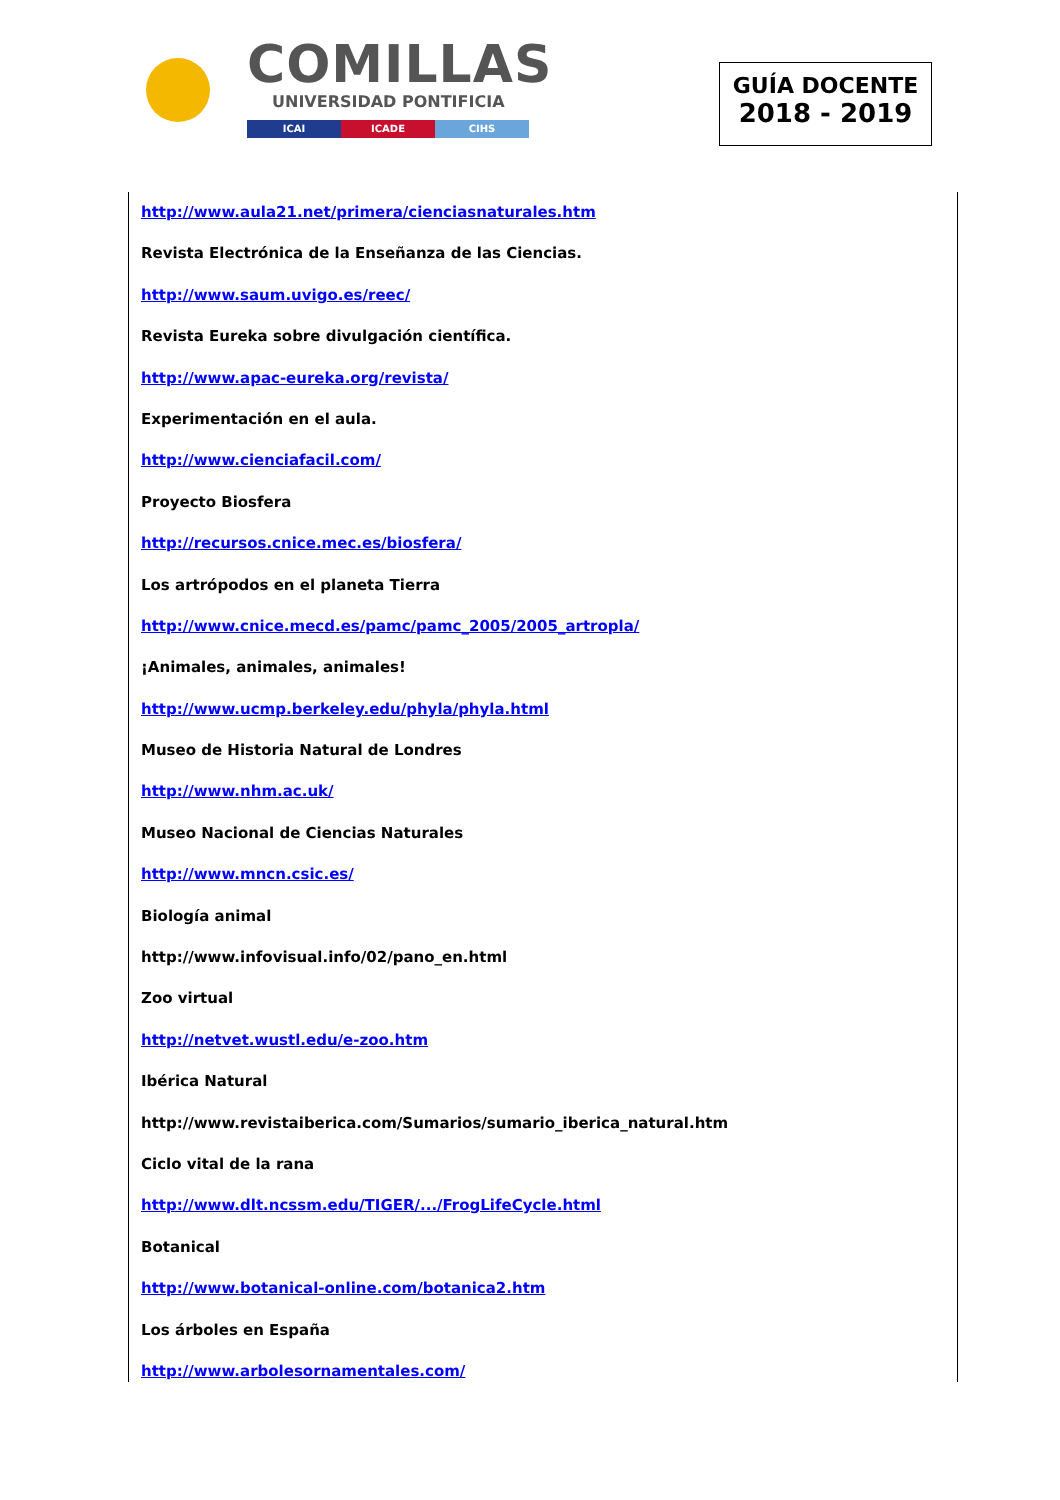COMILLAS
UNIVERSIDAD PONTIFICIA
ICAI ICADE CIHS
GUÍA DOCENTE
2018 - 2019
http://www.aula21.net/primera/cienciasnaturales.htm
Revista Electrónica de la Enseñanza de las Ciencias.
http://www.saum.uvigo.es/reec/
Revista Eureka sobre divulgación científica.
http://www.apac-eureka.org/revista/
Experimentación en el aula.
http://www.cienciafacil.com/
Proyecto Biosfera
http://recursos.cnice.mec.es/biosfera/
Los artrópodos en el planeta Tierra
http://www.cnice.mecd.es/pamc/pamc_2005/2005_artropla/
¡Animales, animales, animales!
http://www.ucmp.berkeley.edu/phyla/phyla.html
Museo de Historia Natural de Londres
http://www.nhm.ac.uk/
Museo Nacional de Ciencias Naturales
http://www.mncn.csic.es/
Biología animal
http://www.infovisual.info/02/pano_en.html
Zoo virtual
http://netvet.wustl.edu/e-zoo.htm
Ibérica Natural
http://www.revistaiberica.com/Sumarios/sumario_iberica_natural.htm
Ciclo vital de la rana
http://www.dlt.ncssm.edu/TIGER/.../FrogLifeCycle.html
Botanical
http://www.botanical-online.com/botanica2.htm
Los árboles en España
http://www.arbolesornamentales.com/